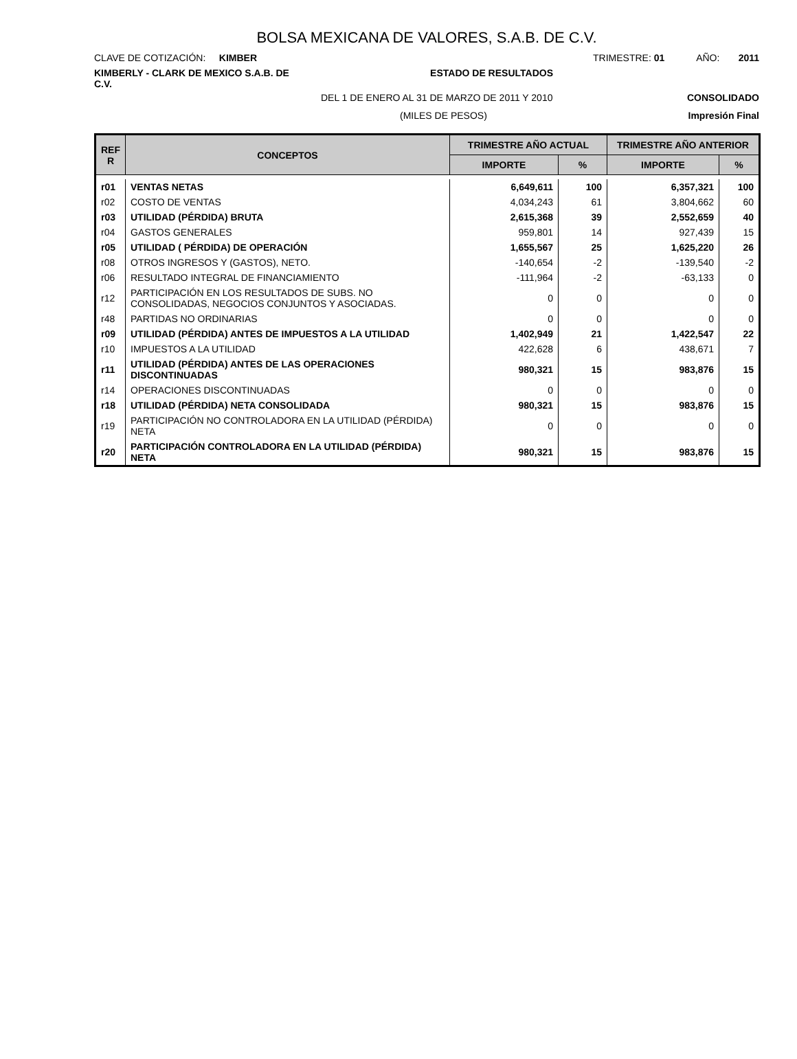BOLSA MEXICANA DE VALORES, S.A.B. DE C.V.
CLAVE DE COTIZACIÓN: KIMBER
TRIMESTRE: 01 AÑO: 2011
KIMBERLY - CLARK DE MEXICO S.A.B. DE C.V.
ESTADO DE RESULTADOS
DEL 1 DE ENERO AL 31 DE MARZO DE 2011 Y 2010
CONSOLIDADO
(MILES DE PESOS) Impresión Final
| REF R | CONCEPTOS | TRIMESTRE AÑO ACTUAL | | TRIMESTRE AÑO ANTERIOR | |
| --- | --- | --- | --- | --- | --- |
| | | IMPORTE | % | IMPORTE | % |
| r01 | VENTAS NETAS | 6,649,611 | 100 | 6,357,321 | 100 |
| r02 | COSTO DE VENTAS | 4,034,243 | 61 | 3,804,662 | 60 |
| r03 | UTILIDAD (PÉRDIDA) BRUTA | 2,615,368 | 39 | 2,552,659 | 40 |
| r04 | GASTOS GENERALES | 959,801 | 14 | 927,439 | 15 |
| r05 | UTILIDAD ( PÉRDIDA) DE OPERACIÓN | 1,655,567 | 25 | 1,625,220 | 26 |
| r08 | OTROS INGRESOS Y (GASTOS), NETO. | -140,654 | -2 | -139,540 | -2 |
| r06 | RESULTADO INTEGRAL DE FINANCIAMIENTO | -111,964 | -2 | -63,133 | 0 |
| r12 | PARTICIPACIÓN EN LOS RESULTADOS DE SUBS. NO CONSOLIDADAS, NEGOCIOS CONJUNTOS Y ASOCIADAS. | 0 | 0 | 0 | 0 |
| r48 | PARTIDAS NO ORDINARIAS | 0 | 0 | 0 | 0 |
| r09 | UTILIDAD (PÉRDIDA) ANTES DE IMPUESTOS A LA UTILIDAD | 1,402,949 | 21 | 1,422,547 | 22 |
| r10 | IMPUESTOS A LA UTILIDAD | 422,628 | 6 | 438,671 | 7 |
| r11 | UTILIDAD (PÉRDIDA) ANTES DE LAS OPERACIONES DISCONTINUADAS | 980,321 | 15 | 983,876 | 15 |
| r14 | OPERACIONES DISCONTINUADAS | 0 | 0 | 0 | 0 |
| r18 | UTILIDAD (PÉRDIDA) NETA CONSOLIDADA | 980,321 | 15 | 983,876 | 15 |
| r19 | PARTICIPACIÓN NO CONTROLADORA EN LA UTILIDAD (PÉRDIDA) NETA | 0 | 0 | 0 | 0 |
| r20 | PARTICIPACIÓN CONTROLADORA EN LA UTILIDAD (PÉRDIDA) NETA | 980,321 | 15 | 983,876 | 15 |